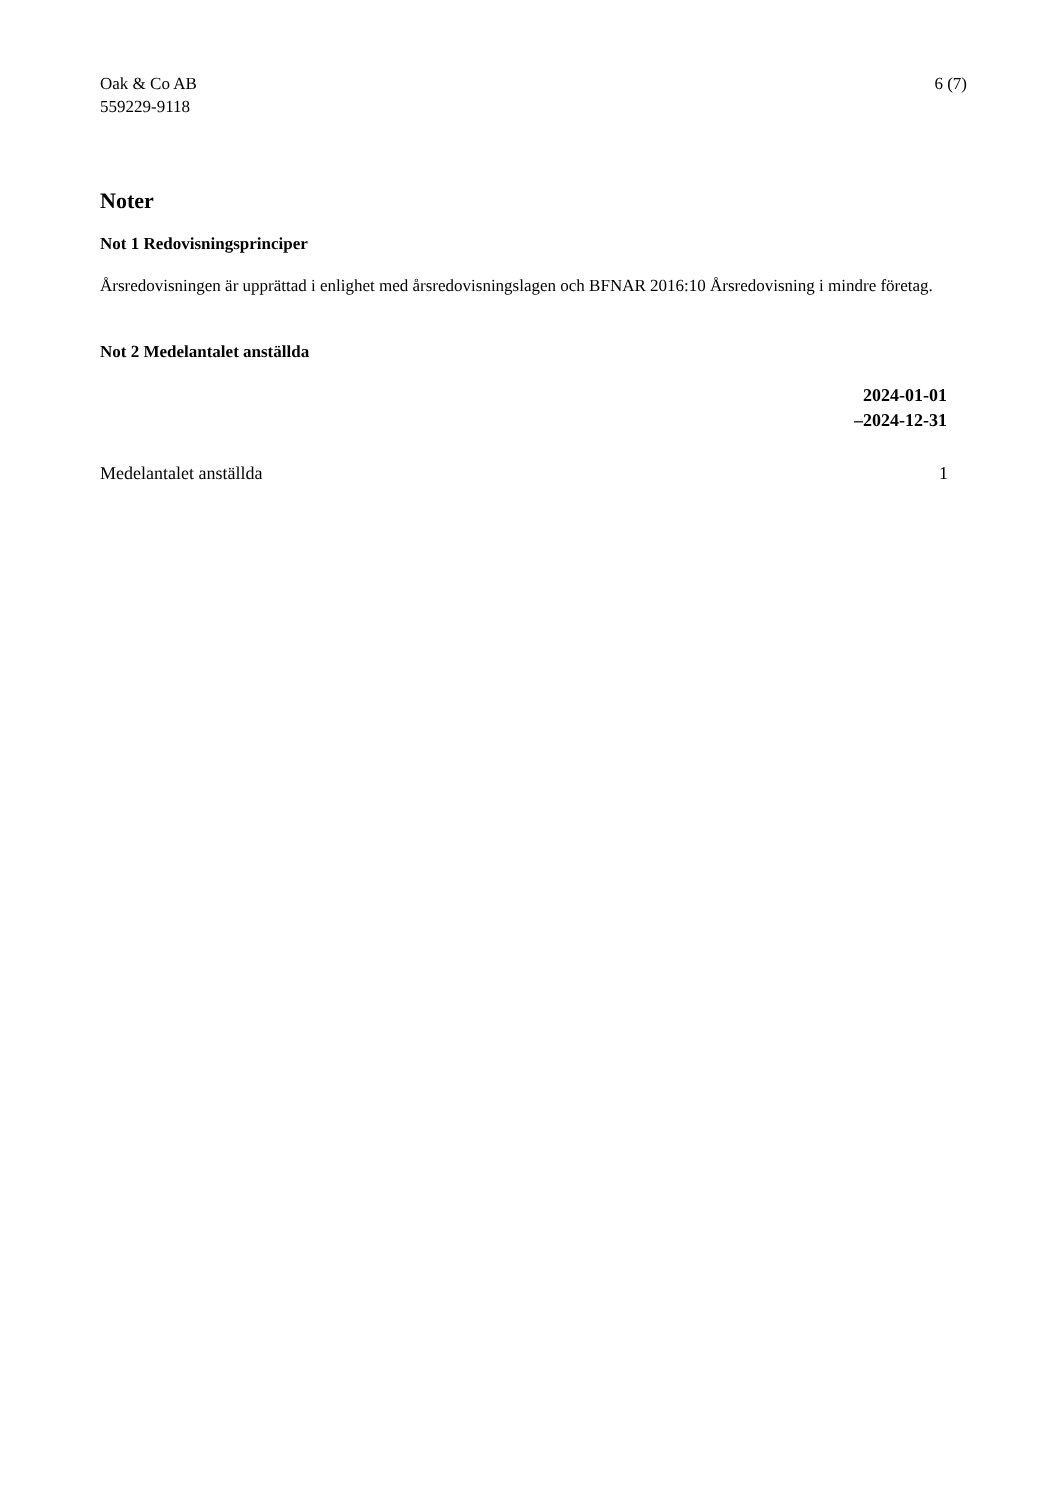Oak & Co AB
559229-9118
6 (7)
Noter
Not 1 Redovisningsprinciper
Årsredovisningen är upprättad i enlighet med årsredovisningslagen och BFNAR 2016:10 Årsredovisning i mindre företag.
Not 2 Medelantalet anställda
| | 2024-01-01 –2024-12-31 |
| --- | --- |
| Medelantalet anställda | 1 |